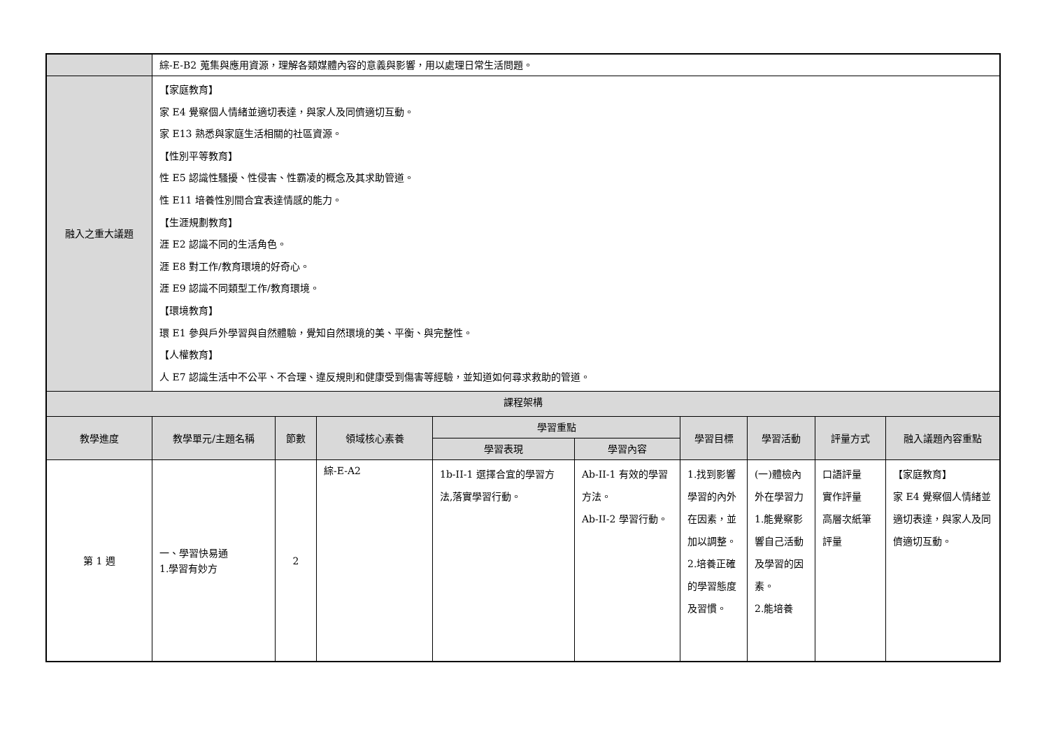| | 綜-E-B2 蒐集與應用資源，理解各類媒體內容的意義與影響，用以處理日常生活問題。 | | | | | | | | |
| 融入之重大議題 | 【家庭教育】 家 E4 覺察個人情緒並適切表達，與家人及同儕適切互動。 家 E13 熟悉與家庭生活相關的社區資源。 【性別平等教育】 性 E5 認識性騷擾、性侵害、性霸凌的概念及其求助管道。 性 E11 培養性別間合宜表達情感的能力。 【生涯規劃教育】 涯 E2 認識不同的生活角色。 涯 E8 對工作/教育環境的好奇心。 涯 E9 認識不同類型工作/教育環境。 【環境教育】 環 E1 參與戶外學習與自然體驗，覺知自然環境的美、平衡、與完整性。 【人權教育】 人 E7 認識生活中不公平、不合理、違反規則和健康受到傷害等經驗，並知道如何尋求救助的管道。 | | | | | | | | |
| 課程架構 | | | | | | | | | |
| 教學進度 | 教學單元/主題名稱 | 節數 | 領域核心素養 | 學習重點 | | 學習目標 | 學習活動 | 評量方式 | 融入議題內容重點 |
| | | | | 學習表現 | 學習內容 | | | | |
| 第 1 週 | 一、學習快易通 1.學習有妙方 | 2 | 綜-E-A2 | 1b-II-1 選擇合宜的學習方法,落實學習行動。 | Ab-II-1 有效的學習方法。 Ab-II-2 學習行動。 | 1.找到影響學習的內外在因素，並加以調整。 2.培養正確的學習態度及習慣。 | (一)體檢內外在學習力 1.能覺察影響自己活動及學習的因素。 2.能培養 | 口語評量 實作評量 高層次紙筆評量 | 【家庭教育】 家 E4 覺察個人情緒並適切表達，與家人及同儕適切互動。 |